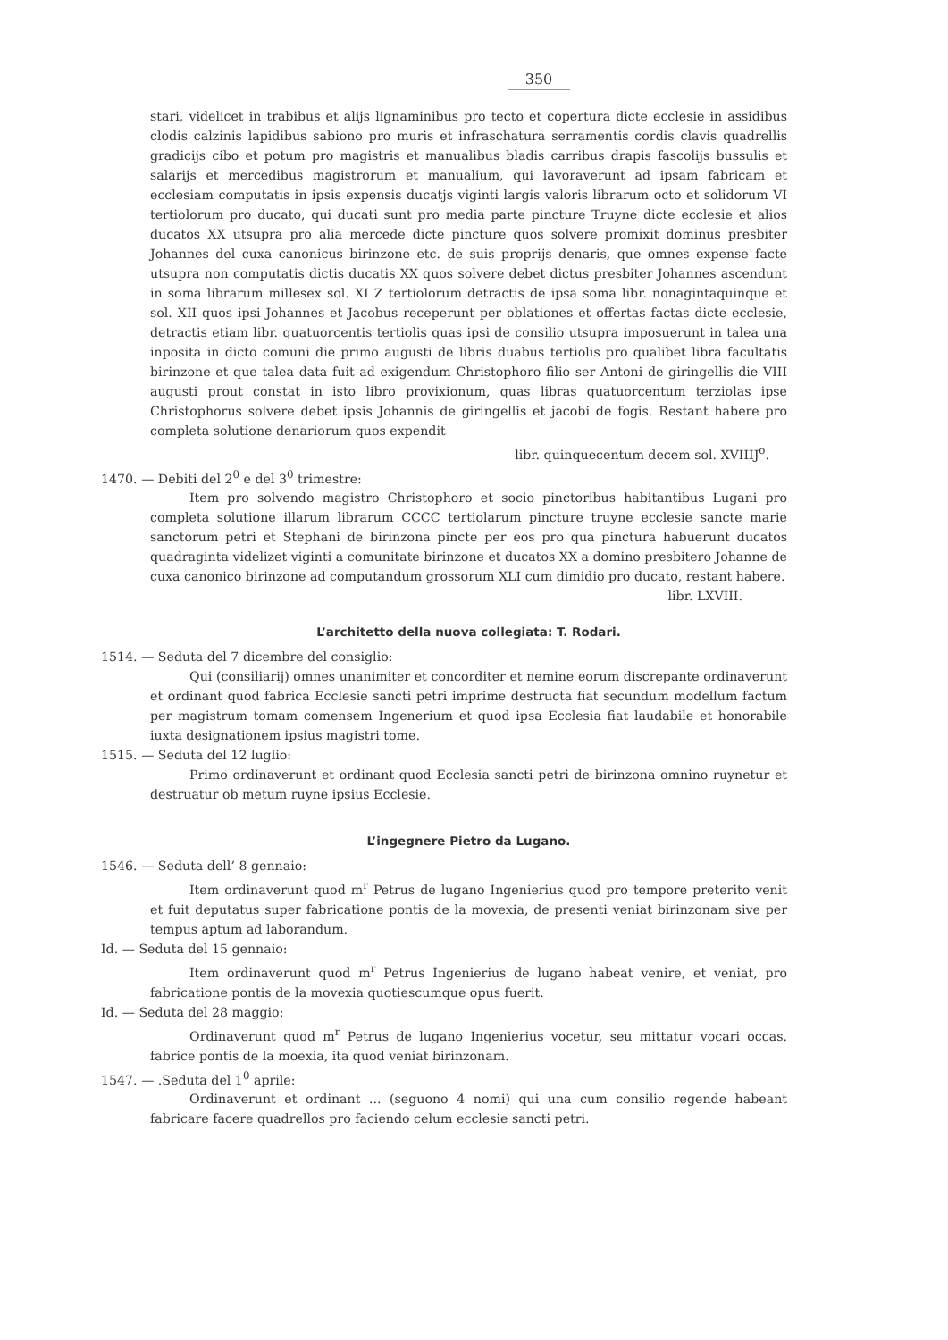350
stari, videlicet in trabibus et alijs lignaminibus pro tecto et copertura dicte ecclesie in assidibus clodis calzinis lapidibus sabiono pro muris et infraschatura serramentis cordis clavis quadrellis gradicijs cibo et potum pro magistris et manualibus bladis carribus drapis fascolijs bussulis et salarijs et mercedibus magistrorum et manualium, qui lavoraverunt ad ipsam fabricam et ecclesiam computatis in ipsis expensis ducatjs viginti largis valoris librarum octo et solidorum VI tertiolorum pro ducato, qui ducati sunt pro media parte pincture Truyne dicte ecclesie et alios ducatos XX utsupra pro alia mercede dicte pincture quos solvere promixit dominus presbiter Johannes del cuxa canonicus birinzone etc. de suis proprijs denaris, que omnes expense facte utsupra non computatis dictis ducatis XX quos solvere debet dictus presbiter Johannes ascendunt in soma librarum millesex sol. XI Z tertiolorum detractis de ipsa soma libr. nonagintaquinque et sol. XII quos ipsi Johannes et Jacobus receperunt per oblationes et offertas factas dicte ecclesie, detractis etiam libr. quatuorcentis tertiolis quas ipsi de consilio utsupra imposuerunt in talea una inposita in dicto comuni die primo augusti de libris duabus tertiolis pro qualibet libra facultatis birinzone et que talea data fuit ad exigendum Christophoro filio ser Antoni de giringellis die VIII augusti prout constat in isto libro provixionum, quas libras quatuorcentum terziolas ipse Christophorus solvere debet ipsis Johannis de giringellis et jacobi de fogis. Restant habere pro completa solutione denariorum quos expendit
libr. quinquecentum decem sol. XVIIIJ<sup>o</sup>.
1470. — Debiti del 2<sup>0</sup> e del 3<sup>0</sup> trimestre:
Item pro solvendo magistro Christophoro et socio pinctoribus habitantibus Lugani pro completa solutione illarum librarum CCCC tertiolarum pincture truyne ecclesie sancte marie sanctorum petri et Stephani de birinzona pincte per eos pro qua pinctura habuerunt ducatos quadraginta videlizet viginti a comunitate birinzone et ducatos XX a domino presbitero Johanne de cuxa canonico birinzone ad computandum grossorum XLI cum dimidio pro ducato, restant habere.
libr. LXVIII.
L’architetto della nuova collegiata: T. Rodari.
1514. — Seduta del 7 dicembre del consiglio:
Qui (consiliarij) omnes unanimiter et concorditer et nemine eorum discrepante ordinaverunt et ordinant quod fabrica Ecclesie sancti petri imprime destructa fiat secundum modellum factum per magistrum tomam comensem Ingenerium et quod ipsa Ecclesia fiat laudabile et honorabile iuxta designationem ipsius magistri tome.
1515. — Seduta del 12 luglio:
Primo ordinaverunt et ordinant quod Ecclesia sancti petri de birinzona omnino ruynetur et destruatur ob metum ruyne ipsius Ecclesie.
L’ingegnere Pietro da Lugano.
1546. — Seduta dell’ 8 gennaio:
Item ordinaverunt quod m<sup>r</sup> Petrus de lugano Ingenierius quod pro tempore preterito venit et fuit deputatus super fabricatione pontis de la movexia, de presenti veniat birinzonam sive per tempus aptum ad laborandum.
Id. — Seduta del 15 gennaio:
Item ordinaverunt quod m<sup>r</sup> Petrus Ingenierius de lugano habeat venire, et veniat, pro fabricatione pontis de la movexia quotiescumque opus fuerit.
Id. — Seduta del 28 maggio:
Ordinaverunt quod m<sup>r</sup> Petrus de lugano Ingenierius vocetur, seu mittatur vocari occas. fabrice pontis de la moexia, ita quod veniat birinzonam.
1547. — .Seduta del 1<sup>0</sup> aprile:
Ordinaverunt et ordinant ... (seguono 4 nomi) qui una cum consilio regende habeant fabricare facere quadrellos pro faciendo celum ecclesie sancti petri.